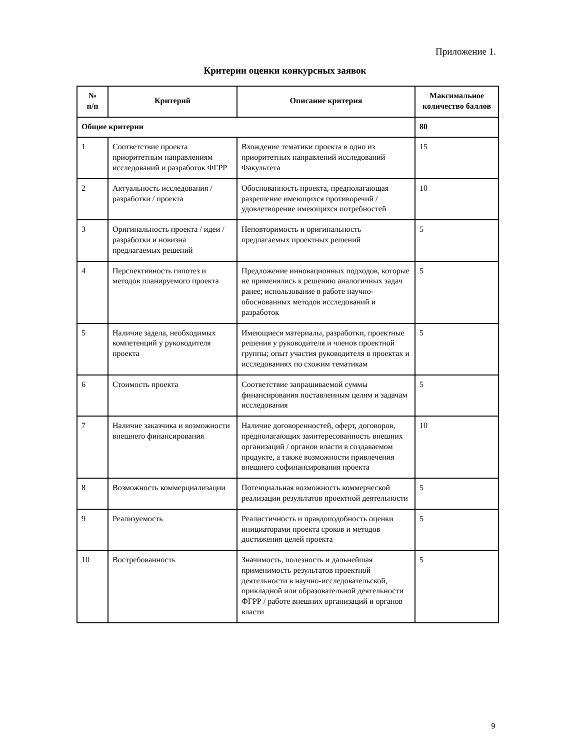Приложение 1.
Критерии оценки конкурсных заявок
| № п/п | Критерий | Описание критерия | Максимальное количество баллов |
| --- | --- | --- | --- |
| Общие критерии | | | 80 |
| 1 | Соответствие проекта приоритетным направлениям исследований и разработок ФГРР | Вхождение тематики проекта в одно из приоритетных направлений исследований Факультета | 15 |
| 2 | Актуальность исследования / разработки / проекта | Обоснованность проекта, предполагающая разрешение имеющихся противоречий / удовлетворение имеющихся потребностей | 10 |
| 3 | Оригинальность проекта / идеи / разработки и новизна предлагаемых решений | Неповторимость и оригинальность предлагаемых проектных решений | 5 |
| 4 | Перспективность гипотез и методов планируемого проекта | Предложение инновационных подходов, которые не применялись к решению аналогичных задач ранее; использование в работе научно-обоснованных методов исследований и разработок | 5 |
| 5 | Наличие задела, необходимых компетенций у руководителя проекта | Имеющиеся материалы, разработки, проектные решения у руководителя и членов проектной группы; опыт участия руководителя в проектах и исследованиях по схожим тематикам | 5 |
| 6 | Стоимость проекта | Соответствие запрашиваемой суммы финансирования поставленным целям и задачам исследования | 5 |
| 7 | Наличие заказчика и возможности внешнего финансирования | Наличие договоренностей, оферт, договоров, предполагающих заинтересованность внешних организаций / органов власти в создаваемом продукте, а также возможности привлечения внешнего софинансирования проекта | 10 |
| 8 | Возможность коммерциализации | Потенциальная возможность коммерческой реализации результатов проектной деятельности | 5 |
| 9 | Реализуемость | Реалистичность и правдоподобность оценки инициаторами проекта сроков и методов достижения целей проекта | 5 |
| 10 | Востребованность | Значимость, полезность и дальнейшая применимость результатов проектной деятельности в научно-исследовательской, прикладной или образовательной деятельности ФГРР / работе внешних организаций и органов власти | 5 |
9